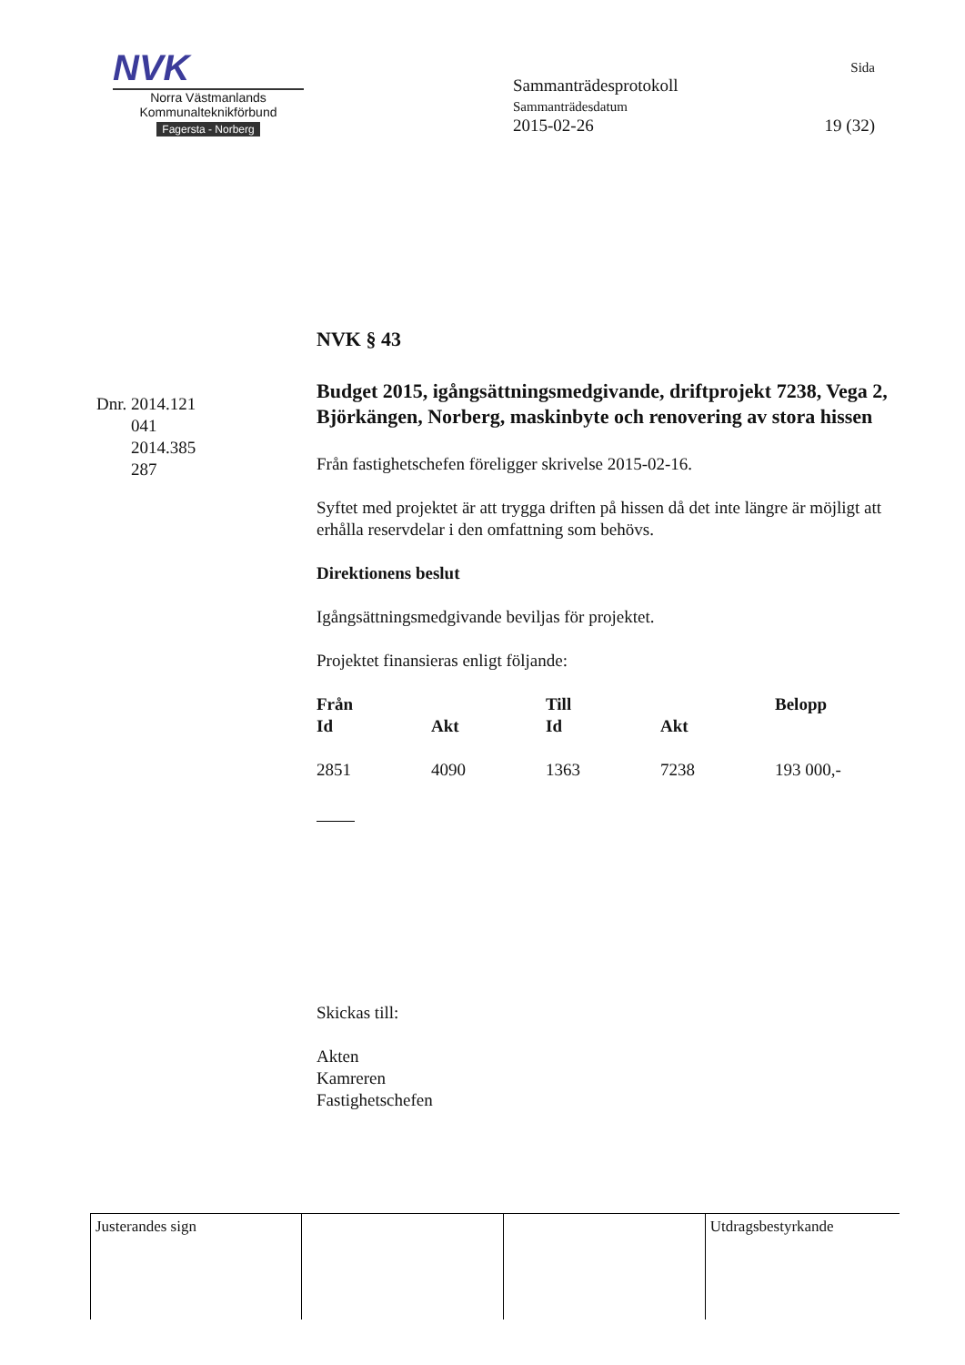NVK
Norra Västmanlands
Kommunalteknikförbund
Fagersta - Norberg
Sida
Sammanträdesprotokoll
Sammanträdesdatum
2015-02-26 19 (32)
Dnr. 2014.121
041
2014.385
287
NVK § 43
Budget 2015, igångsättningsmedgivande, driftprojekt 7238, Vega 2, Björkängen, Norberg, maskinbyte och renovering av stora hissen
Från fastighetschefen föreligger skrivelse 2015-02-16.
Syftet med projektet är att trygga driften på hissen då det inte längre är möjligt att erhålla reservdelar i den omfattning som behövs.
Direktionens beslut
Igångsättningsmedgivande beviljas för projektet.
Projektet finansieras enligt följande:
| Från | | Till | | Belopp |
| --- | --- | --- | --- | --- |
| Id | Akt | Id | Akt | |
| 2851 | 4090 | 1363 | 7238 | 193 000,- |
Skickas till:
Akten
Kamreren
Fastighetschefen
| Justerandes sign | | | Utdragsbestyrkande |